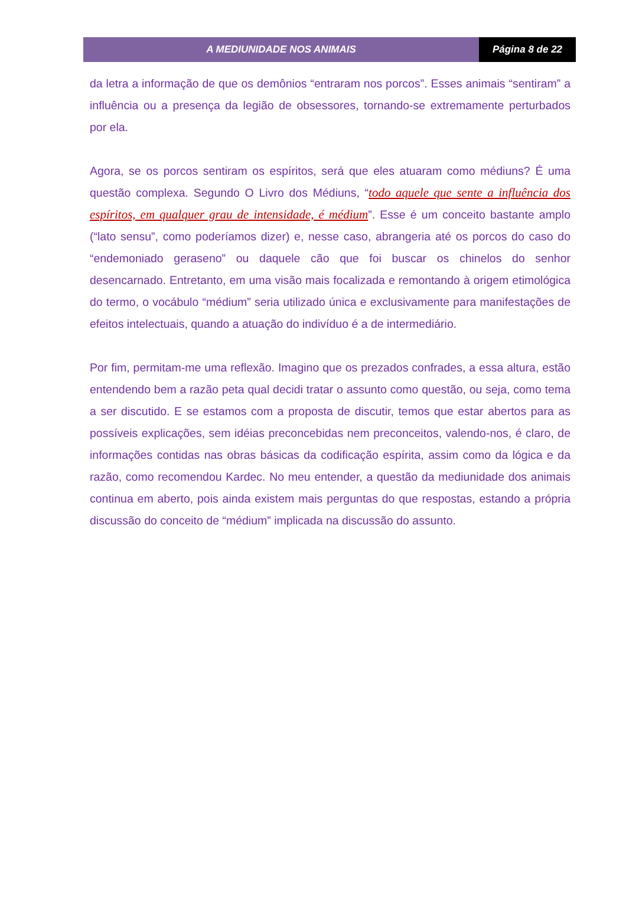A MEDIUNIDADE NOS ANIMAIS Página 8 de 22
da letra a informação de que os demônios “entraram nos porcos”. Esses animais “sentiram” a influência ou a presença da legião de obsessores, tornando-se extremamente perturbados por ela.
Agora, se os porcos sentiram os espíritos, será que eles atuaram como médiuns? É uma questão complexa. Segundo O Livro dos Médiuns, “todo aquele que sente a influência dos espíritos, em qualquer grau de intensidade, é médium”. Esse é um conceito bastante amplo (“lato sensu”, como poderíamos dizer) e, nesse caso, abrangeria até os porcos do caso do “endemoniado geraseno” ou daquele cão que foi buscar os chinelos do senhor desencarnado. Entretanto, em uma visão mais focalizada e remontando à origem etimológica do termo, o vocábulo “médium” seria utilizado única e exclusivamente para manifestações de efeitos intelectuais, quando a atuação do indivíduo é a de intermediário.
Por fim, permitam-me uma reflexão. Imagino que os prezados confrades, a essa altura, estão entendendo bem a razão peta qual decidi tratar o assunto como questão, ou seja, como tema a ser discutido. E se estamos com a proposta de discutir, temos que estar abertos para as possíveis explicações, sem idéias preconcebidas nem preconceitos, valendo-nos, é claro, de informações contidas nas obras básicas da codificação espírita, assim como da lógica e da razão, como recomendou Kardec. No meu entender, a questão da mediunidade dos animais continua em aberto, pois ainda existem mais perguntas do que respostas, estando a própria discussão do conceito de “médium” implicada na discussão do assunto.